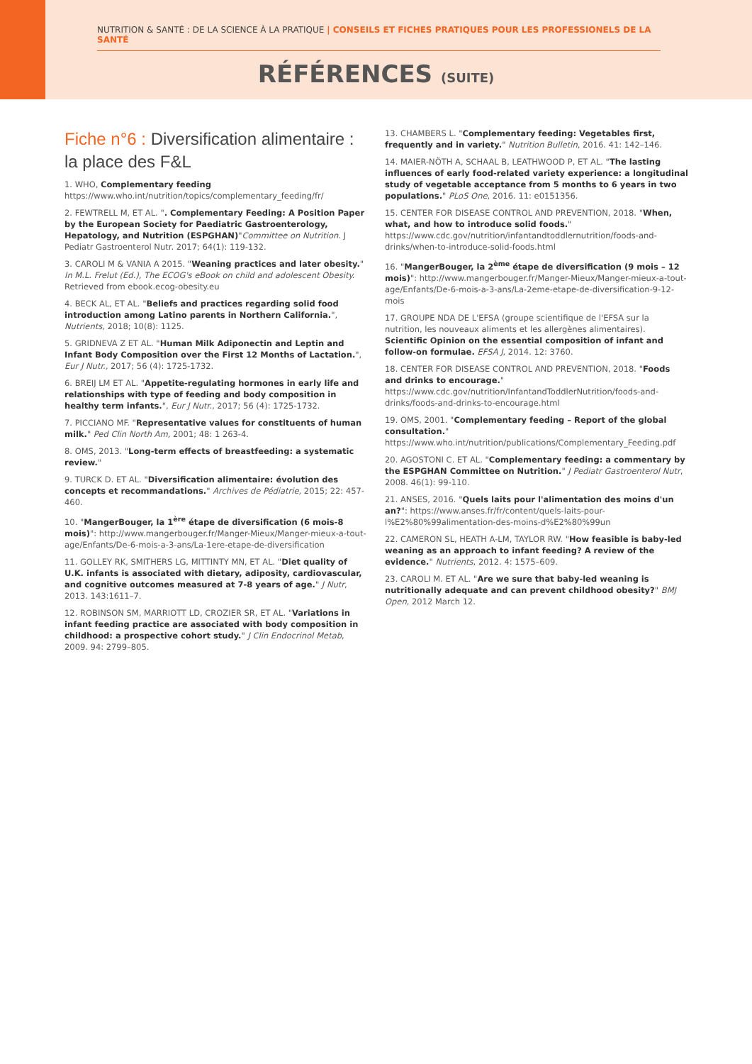NUTRITION & SANTÉ : DE LA SCIENCE À LA PRATIQUE | CONSEILS ET FICHES PRATIQUES POUR LES PROFESSIONELS DE LA SANTÉ
RÉFÉRENCES (SUITE)
Fiche n°6 : Diversification alimentaire : la place des F&L
1. WHO, Complementary feeding https://www.who.int/nutrition/topics/complementary_feeding/fr/
2. FEWTRELL M, ET AL. ". Complementary Feeding: A Position Paper by the European Society for Paediatric Gastroenterology, Hepatology, and Nutrition (ESPGHAN)"Committee on Nutrition. J Pediatr Gastroenterol Nutr. 2017; 64(1): 119-132.
3. CAROLI M & VANIA A 2015. "Weaning practices and later obesity." In M.L. Frelut (Ed.), The ECOG's eBook on child and adolescent Obesity. Retrieved from ebook.ecog-obesity.eu
4. BECK AL, ET AL. "Beliefs and practices regarding solid food introduction among Latino parents in Northern California.", Nutrients, 2018; 10(8): 1125.
5. GRIDNEVA Z ET AL. "Human Milk Adiponectin and Leptin and Infant Body Composition over the First 12 Months of Lactation.", Eur J Nutr., 2017; 56 (4): 1725-1732.
6. BREIJ LM ET AL. "Appetite-regulating hormones in early life and relationships with type of feeding and body composition in healthy term infants.", Eur J Nutr., 2017; 56 (4): 1725-1732.
7. PICCIANO MF. "Representative values for constituents of human milk." Ped Clin North Am, 2001; 48: 1 263-4.
8. OMS, 2013. "Long-term effects of breastfeeding: a systematic review."
9. TURCK D. ET AL. "Diversification alimentaire: évolution des concepts et recommandations." Archives de Pédiatrie, 2015; 22: 457-460.
10. "MangerBouger, la 1<sup>ère</sup> étape de diversification (6 mois-8 mois)": http://www.mangerbouger.fr/Manger-Mieux/Manger-mieux-a-tout-age/Enfants/De-6-mois-a-3-ans/La-1ere-etape-de-diversification
11. GOLLEY RK, SMITHERS LG, MITTINTY MN, ET AL. "Diet quality of U.K. infants is associated with dietary, adiposity, cardiovascular, and cognitive outcomes measured at 7-8 years of age." J Nutr, 2013. 143:1611–7.
12. ROBINSON SM, MARRIOTT LD, CROZIER SR, ET AL. "Variations in infant feeding practice are associated with body composition in childhood: a prospective cohort study." J Clin Endocrinol Metab, 2009. 94: 2799–805.
13. CHAMBERS L. "Complementary feeding: Vegetables first, frequently and in variety." Nutrition Bulletin, 2016. 41: 142–146.
14. MAIER-NÖTH A, SCHAAL B, LEATHWOOD P, ET AL. "The lasting influences of early food-related variety experience: a longitudinal study of vegetable acceptance from 5 months to 6 years in two populations." PLoS One, 2016. 11: e0151356.
15. CENTER FOR DISEASE CONTROL AND PREVENTION, 2018. "When, what, and how to introduce solid foods." https://www.cdc.gov/nutrition/infantandtoddlernutrition/foods-and-drinks/when-to-introduce-solid-foods.html
16. "MangerBouger, la 2<sup>ème</sup> étape de diversification (9 mois – 12 mois)": http://www.mangerbouger.fr/Manger-Mieux/Manger-mieux-a-tout-age/Enfants/De-6-mois-a-3-ans/La-2eme-etape-de-diversification-9-12-mois
17. GROUPE NDA DE L'EFSA (groupe scientifique de l'EFSA sur la nutrition, les nouveaux aliments et les allergènes alimentaires). Scientific Opinion on the essential composition of infant and follow-on formulae. EFSA J, 2014. 12: 3760.
18. CENTER FOR DISEASE CONTROL AND PREVENTION, 2018. "Foods and drinks to encourage." https://www.cdc.gov/nutrition/InfantandToddlerNutrition/foods-and-drinks/foods-and-drinks-to-encourage.html
19. OMS, 2001. "Complementary feeding – Report of the global consultation." https://www.who.int/nutrition/publications/Complementary_Feeding.pdf
20. AGOSTONI C. ET AL. "Complementary feeding: a commentary by the ESPGHAN Committee on Nutrition." J Pediatr Gastroenterol Nutr, 2008. 46(1): 99-110.
21. ANSES, 2016. "Quels laits pour l'alimentation des moins d'un an?": https://www.anses.fr/fr/content/quels-laits-pour-l%E2%80%99alimentation-des-moins-d%E2%80%99un
22. CAMERON SL, HEATH A-LM, TAYLOR RW. "How feasible is baby-led weaning as an approach to infant feeding? A review of the evidence." Nutrients, 2012. 4: 1575–609.
23. CAROLI M. ET AL. "Are we sure that baby-led weaning is nutritionally adequate and can prevent childhood obesity?" BMJ Open, 2012 March 12.